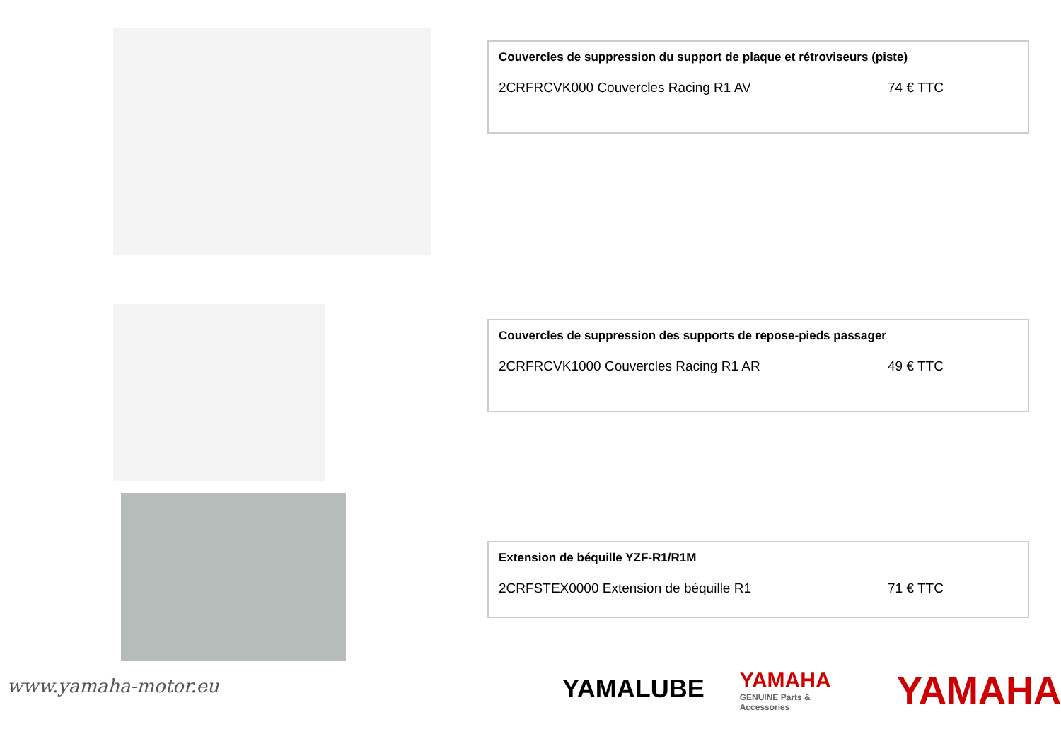Couvercles de suppression du support de plaque et rétroviseurs (piste)
2CRFRCVK000 Couvercles Racing R1 AV 74 € TTC
Couvercles de suppression des supports de repose-pieds passager
2CRFRCVK1000 Couvercles Racing R1 AR 49 € TTC
Extension de béquille YZF-R1/R1M
2CRFSTEX0000 Extension de béquille R1 71 € TTC
www.yamaha-motor.eu
YAMALUBE
YAMAHA
GENUINE Parts & Accessories
YAMAHA